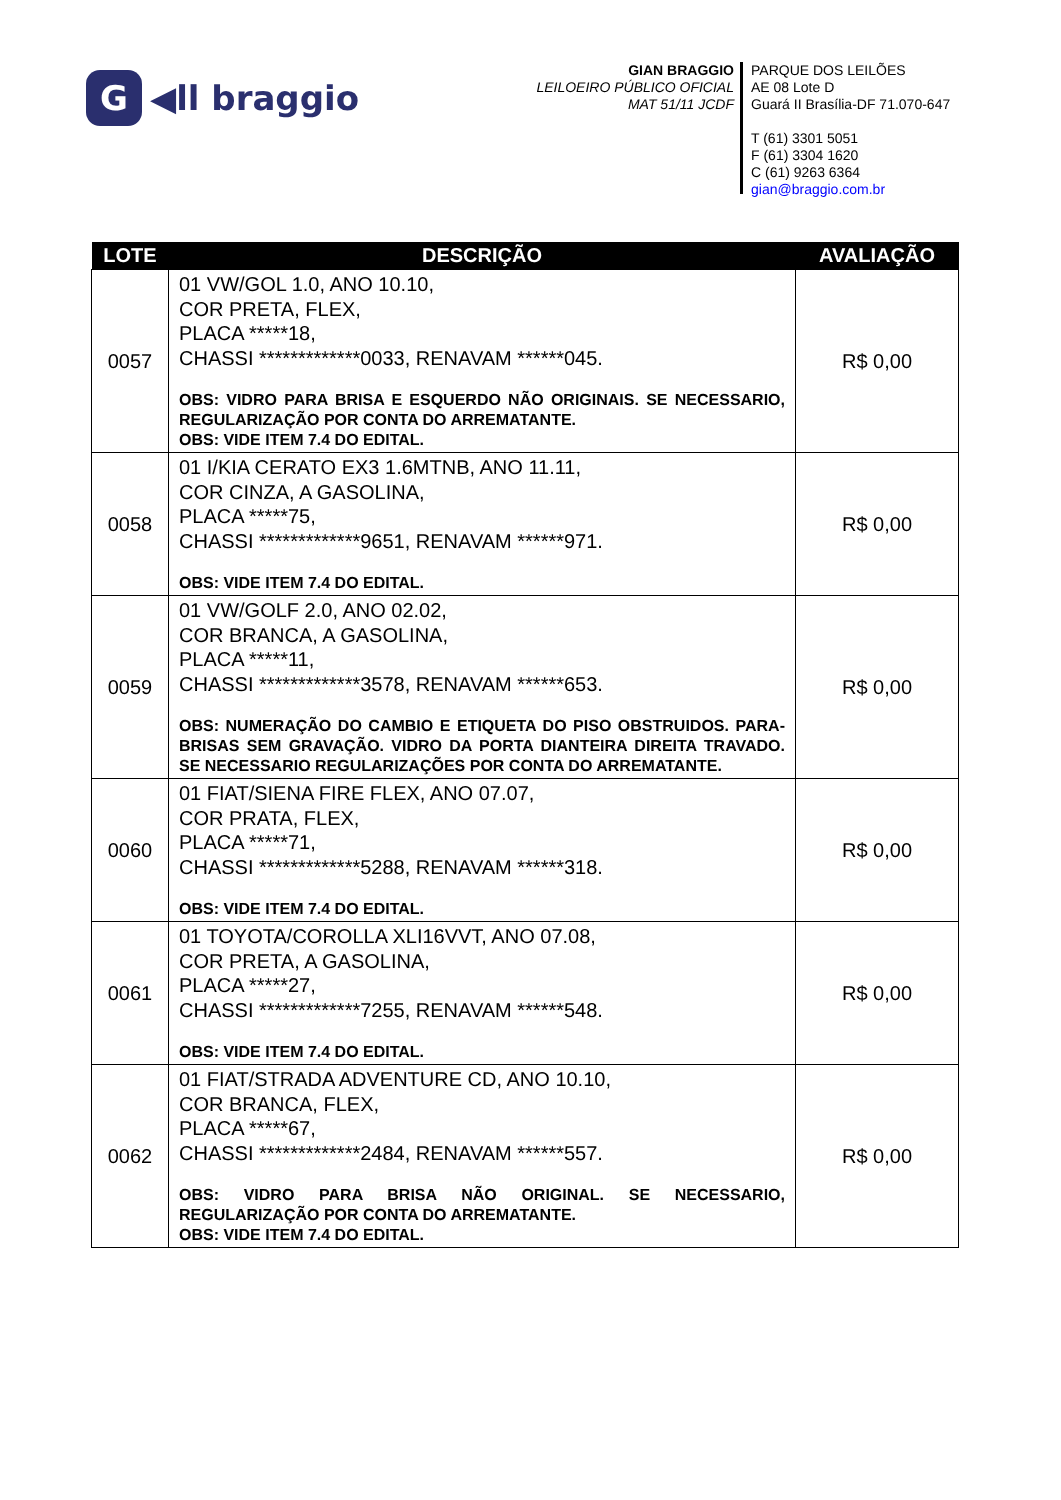G ◀ll braggio
GIAN BRAGGIO
LEILOEIRO PÚBLICO OFICIAL
MAT 51/11 JCDF
PARQUE DOS LEILÕES
AE 08 Lote D
Guará II Brasília-DF 71.070-647
T (61) 3301 5051
F (61) 3304 1620
C (61) 9263 6364
gian@braggio.com.br
| LOTE | DESCRIÇÃO | AVALIAÇÃO |
| --- | --- | --- |
| 0057 | 01 VW/GOL 1.0, ANO 10.10, COR PRETA, FLEX, PLACA *****18, CHASSI *************0033, RENAVAM ******045. OBS: VIDRO PARA BRISA E ESQUERDO NÃO ORIGINAIS. SE NECESSARIO, REGULARIZAÇÃO POR CONTA DO ARREMATANTE. OBS: VIDE ITEM 7.4 DO EDITAL. | R$ 0,00 |
| 0058 | 01 I/KIA CERATO EX3 1.6MTNB, ANO 11.11, COR CINZA, A GASOLINA, PLACA *****75, CHASSI *************9651, RENAVAM ******971. OBS: VIDE ITEM 7.4 DO EDITAL. | R$ 0,00 |
| 0059 | 01 VW/GOLF 2.0, ANO 02.02, COR BRANCA, A GASOLINA, PLACA *****11, CHASSI *************3578, RENAVAM ******653. OBS: NUMERAÇÃO DO CAMBIO E ETIQUETA DO PISO OBSTRUIDOS. PARA-BRISAS SEM GRAVAÇÃO. VIDRO DA PORTA DIANTEIRA DIREITA TRAVADO. SE NECESSARIO REGULARIZAÇÕES POR CONTA DO ARREMATANTE. | R$ 0,00 |
| 0060 | 01 FIAT/SIENA FIRE FLEX, ANO 07.07, COR PRATA, FLEX, PLACA *****71, CHASSI *************5288, RENAVAM ******318. OBS: VIDE ITEM 7.4 DO EDITAL. | R$ 0,00 |
| 0061 | 01 TOYOTA/COROLLA XLI16VVT, ANO 07.08, COR PRETA, A GASOLINA, PLACA *****27, CHASSI *************7255, RENAVAM ******548. OBS: VIDE ITEM 7.4 DO EDITAL. | R$ 0,00 |
| 0062 | 01 FIAT/STRADA ADVENTURE CD, ANO 10.10, COR BRANCA, FLEX, PLACA *****67, CHASSI *************2484, RENAVAM ******557. OBS: VIDRO PARA BRISA NÃO ORIGINAL. SE NECESSARIO, REGULARIZAÇÃO POR CONTA DO ARREMATANTE. OBS: VIDE ITEM 7.4 DO EDITAL. | R$ 0,00 |